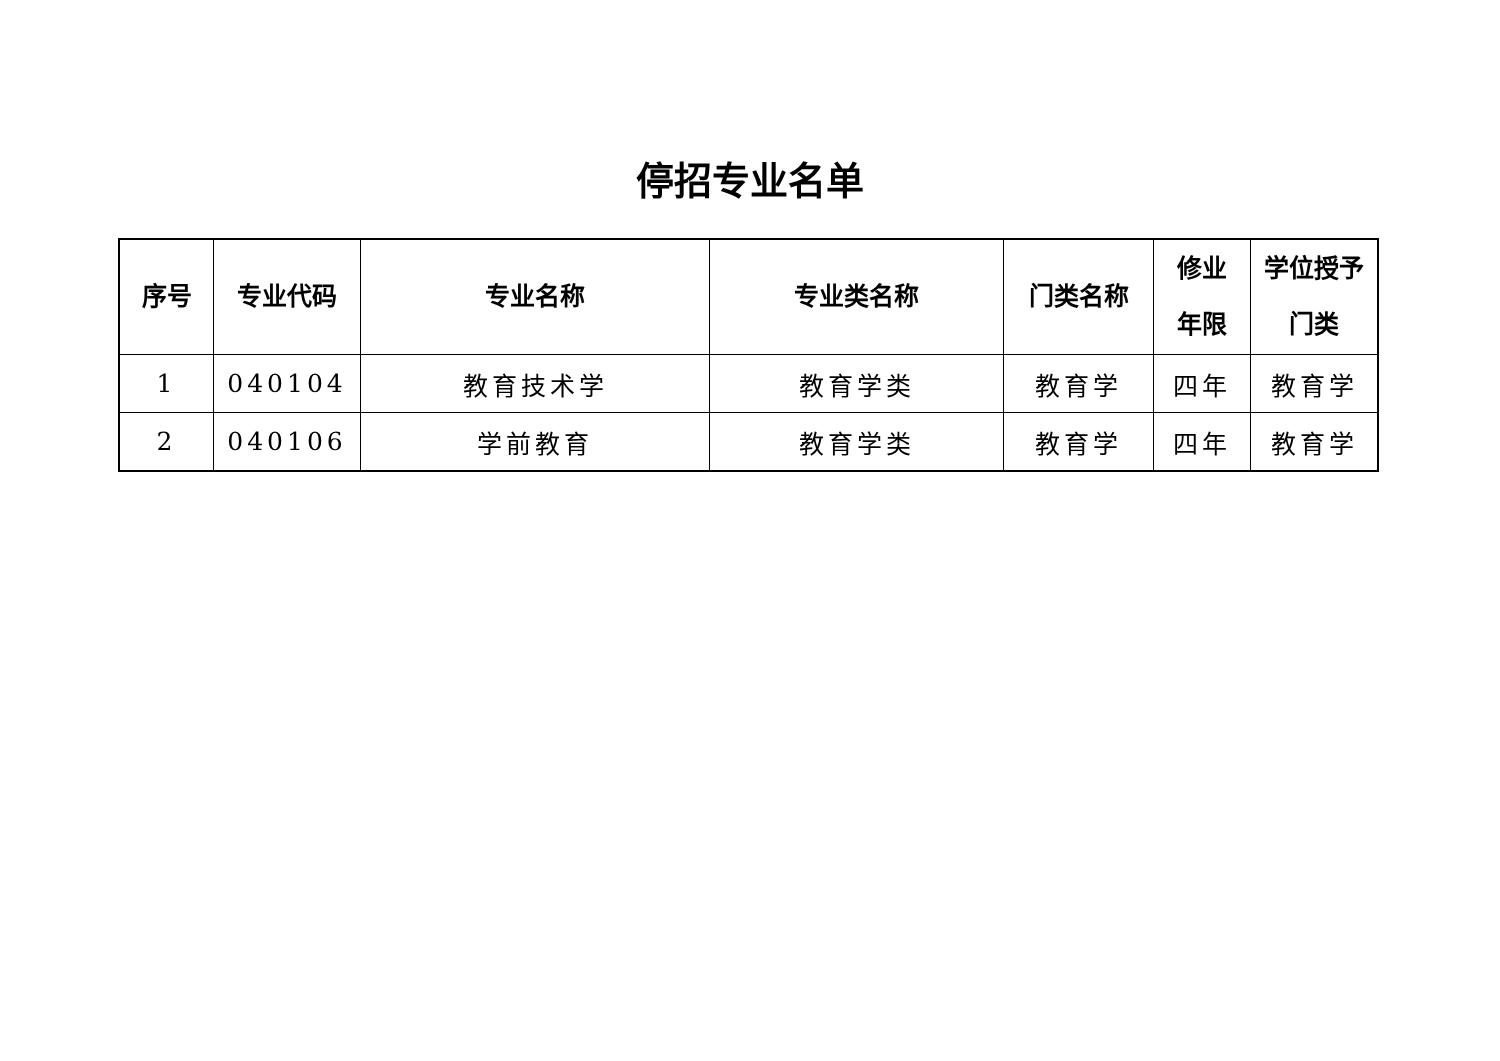停招专业名单
| 序号 | 专业代码 | 专业名称 | 专业类名称 | 门类名称 | 修业 年限 | 学位授予 门类 |
| --- | --- | --- | --- | --- | --- | --- |
| 1 | 040104 | 教育技术学 | 教育学类 | 教育学 | 四年 | 教育学 |
| 2 | 040106 | 学前教育 | 教育学类 | 教育学 | 四年 | 教育学 |